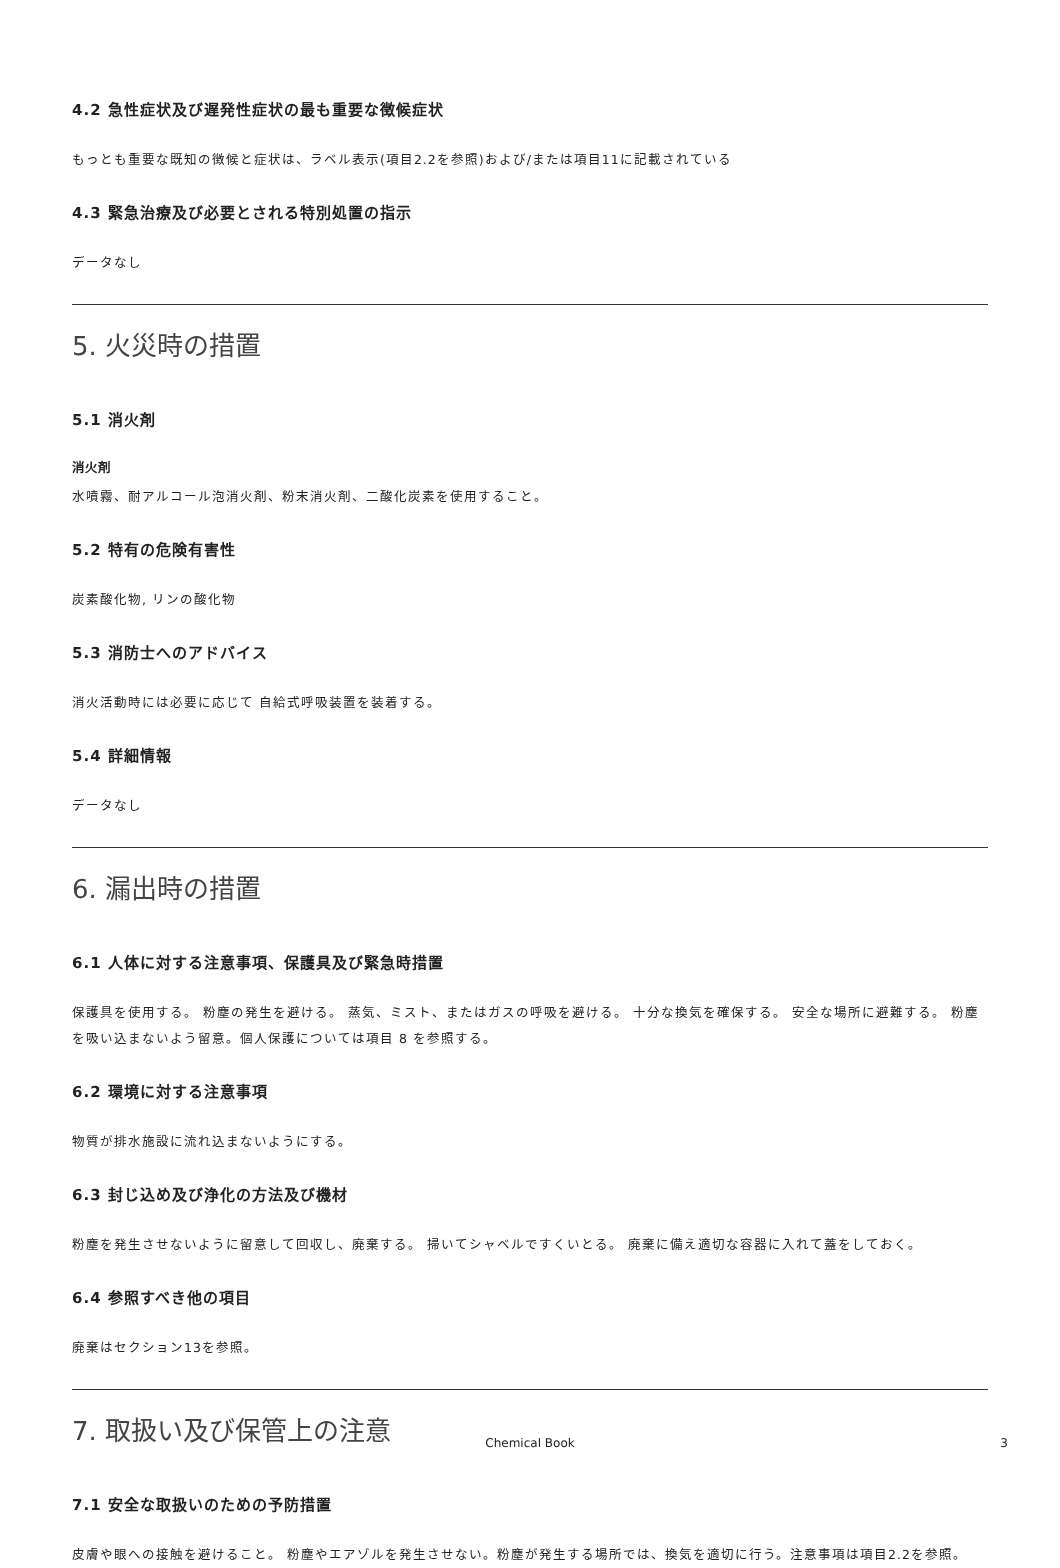4.2 急性症状及び遅発性症状の最も重要な徴候症状
もっとも重要な既知の徴候と症状は、ラベル表示(項目2.2を参照)および/または項目11に記載されている
4.3 緊急治療及び必要とされる特別処置の指示
データなし
5. 火災時の措置
5.1 消火剤
消火剤
水噴霧、耐アルコール泡消火剤、粉末消火剤、二酸化炭素を使用すること。
5.2 特有の危険有害性
炭素酸化物, リンの酸化物
5.3 消防士へのアドバイス
消火活動時には必要に応じて 自給式呼吸装置を装着する。
5.4 詳細情報
データなし
6. 漏出時の措置
6.1 人体に対する注意事項、保護具及び緊急時措置
保護具を使用する。 粉塵の発生を避ける。 蒸気、ミスト、またはガスの呼吸を避ける。 十分な換気を確保する。 安全な場所に避難する。 粉塵を吸い込まないよう留意。個人保護については項目 8 を参照する。
6.2 環境に対する注意事項
物質が排水施設に流れ込まないようにする。
6.3 封じ込め及び浄化の方法及び機材
粉塵を発生させないように留意して回収し、廃棄する。 掃いてシャベルですくいとる。 廃棄に備え適切な容器に入れて蓋をしておく。
6.4 参照すべき他の項目
廃棄はセクション13を参照。
7. 取扱い及び保管上の注意
7.1 安全な取扱いのための予防措置
皮膚や眼への接触を避けること。 粉塵やエアゾルを発生させない。粉塵が発生する場所では、換気を適切に行う。注意事項は項目2.2を参照。
Chemical Book 3